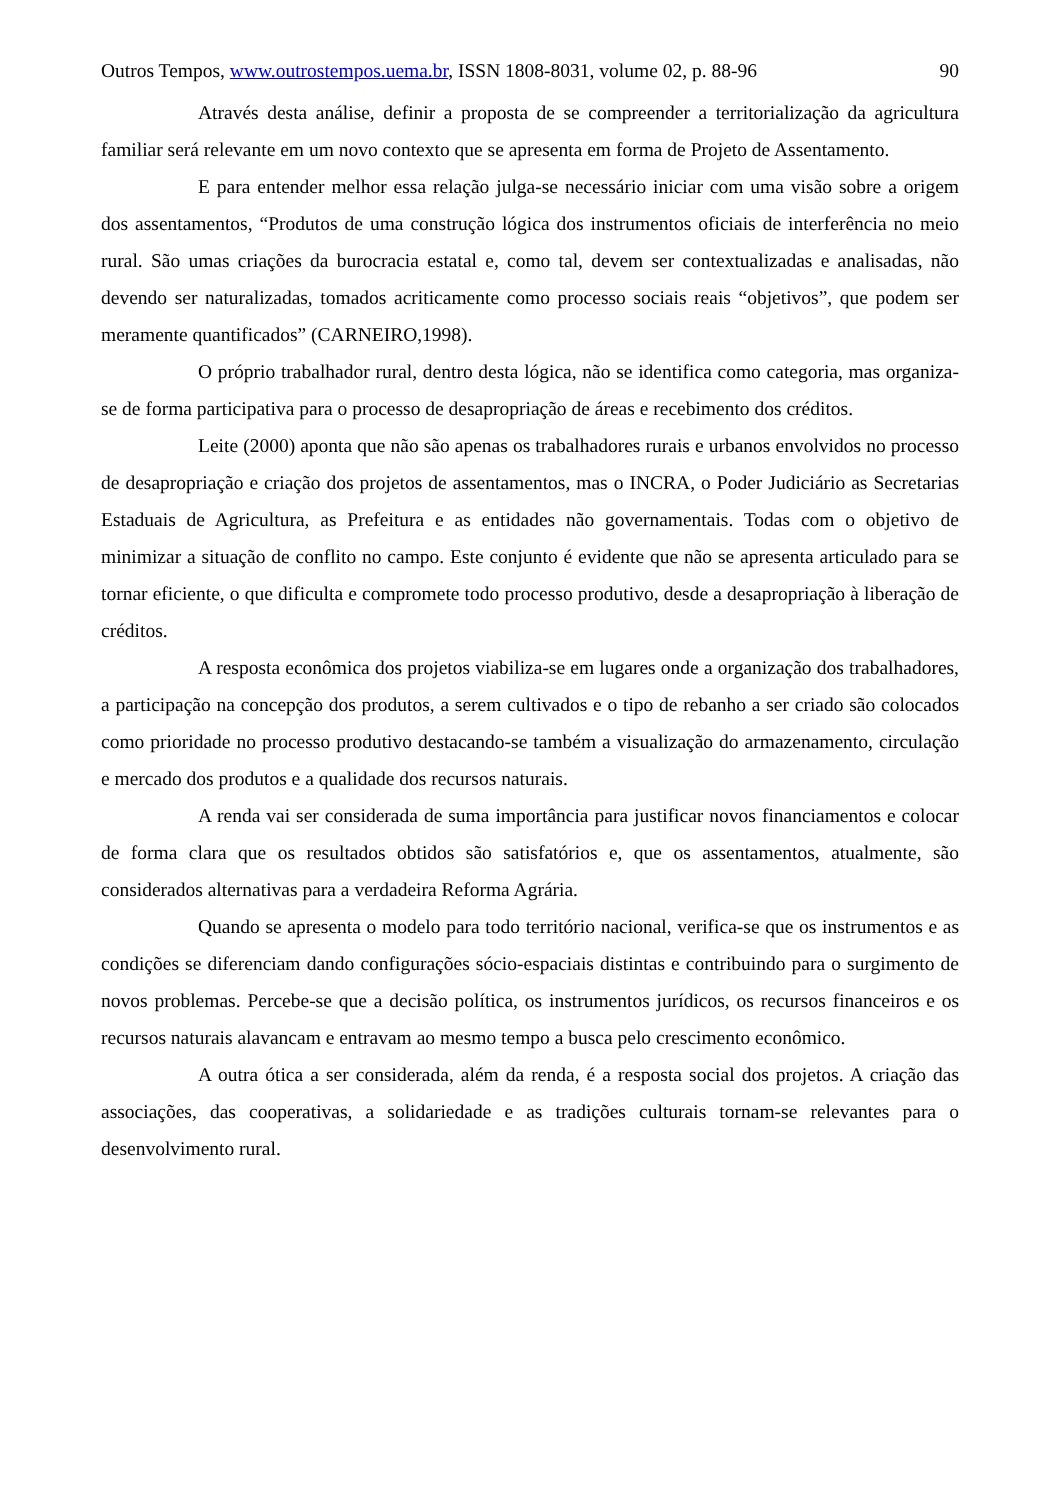Outros Tempos, www.outrostempos.uema.br, ISSN 1808-8031, volume 02, p. 88-96 90
Através desta análise, definir a proposta de se compreender a territorialização da agricultura familiar será relevante em um novo contexto que se apresenta em forma de Projeto de Assentamento.
E para entender melhor essa relação julga-se necessário iniciar com uma visão sobre a origem dos assentamentos, “Produtos de uma construção lógica dos instrumentos oficiais de interferência no meio rural. São umas criações da burocracia estatal e, como tal, devem ser contextualizadas e analisadas, não devendo ser naturalizadas, tomados acriticamente como processo sociais reais “objetivos”, que podem ser meramente quantificados” (CARNEIRO,1998).
O próprio trabalhador rural, dentro desta lógica, não se identifica como categoria, mas organiza-se de forma participativa para o processo de desapropriação de áreas e recebimento dos créditos.
Leite (2000) aponta que não são apenas os trabalhadores rurais e urbanos envolvidos no processo de desapropriação e criação dos projetos de assentamentos, mas o INCRA, o Poder Judiciário as Secretarias Estaduais de Agricultura, as Prefeitura e as entidades não governamentais. Todas com o objetivo de minimizar a situação de conflito no campo. Este conjunto é evidente que não se apresenta articulado para se tornar eficiente, o que dificulta e compromete todo processo produtivo, desde a desapropriação à liberação de créditos.
A resposta econômica dos projetos viabiliza-se em lugares onde a organização dos trabalhadores, a participação na concepção dos produtos, a serem cultivados e o tipo de rebanho a ser criado são colocados como prioridade no processo produtivo destacando-se também a visualização do armazenamento, circulação e mercado dos produtos e a qualidade dos recursos naturais.
A renda vai ser considerada de suma importância para justificar novos financiamentos e colocar de forma clara que os resultados obtidos são satisfatórios e, que os assentamentos, atualmente, são considerados alternativas para a verdadeira Reforma Agrária.
Quando se apresenta o modelo para todo território nacional, verifica-se que os instrumentos e as condições se diferenciam dando configurações sócio-espaciais distintas e contribuindo para o surgimento de novos problemas. Percebe-se que a decisão política, os instrumentos jurídicos, os recursos financeiros e os recursos naturais alavancam e entravam ao mesmo tempo a busca pelo crescimento econômico.
A outra ótica a ser considerada, além da renda, é a resposta social dos projetos. A criação das associações, das cooperativas, a solidariedade e as tradições culturais tornam-se relevantes para o desenvolvimento rural.